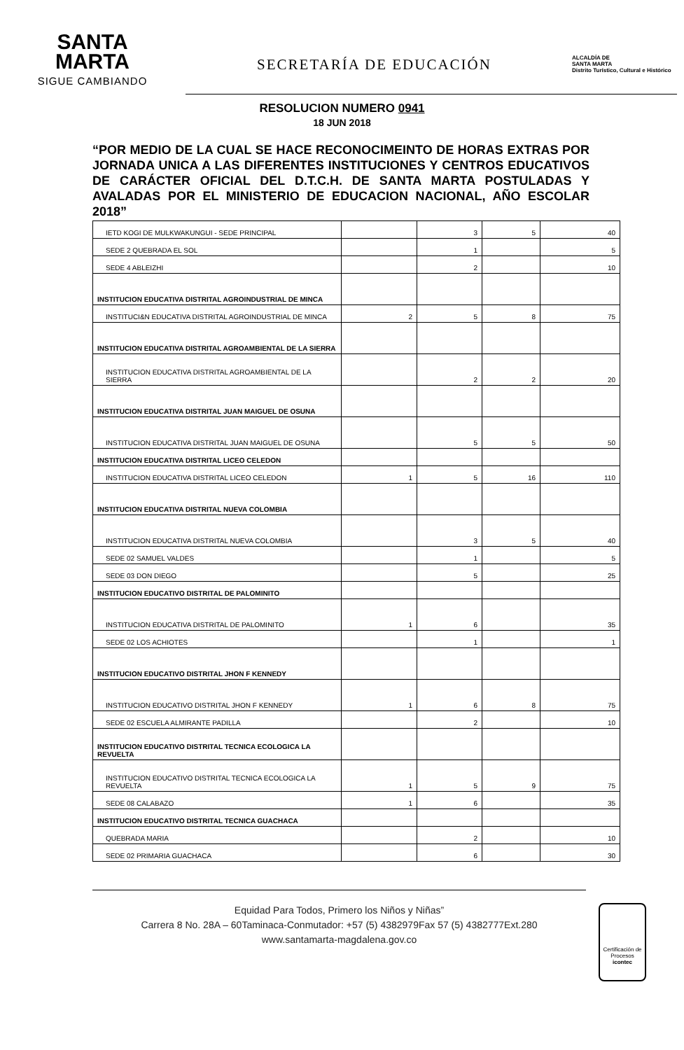SANTA
MARTA
SIGUE CAMBIANDO
SECRETARÍA DE EDUCACIÓN
ALCALDÍA DE
SANTA MARTA
Distrito Turístico, Cultural e Histórico
RESOLUCION NUMERO 0941
18 JUN 2018
“POR MEDIO DE LA CUAL SE HACE RECONOCIMEINTO DE HORAS EXTRAS POR JORNADA UNICA A LAS DIFERENTES INSTITUCIONES Y CENTROS EDUCATIVOS DE CARÁCTER OFICIAL DEL D.T.C.H. DE SANTA MARTA POSTULADAS Y AVALADAS POR EL MINISTERIO DE EDUCACION NACIONAL, AÑO ESCOLAR 2018”
| IETD KOGI DE MULKWAKUNGUI - SEDE PRINCIPAL | | 3 | 5 | 40 |
| SEDE 2 QUEBRADA EL SOL | | 1 | | 5 |
| SEDE 4 ABLEIZHI | | 2 | | 10 |
| INSTITUCION EDUCATIVA DISTRITAL AGROINDUSTRIAL DE MINCA | | | | |
| INSTITUCI&N EDUCATIVA DISTRITAL AGROINDUSTRIAL DE MINCA | 2 | 5 | 8 | 75 |
| INSTITUCION EDUCATIVA DISTRITAL AGROAMBIENTAL DE LA SIERRA | | | | |
| INSTITUCION EDUCATIVA DISTRITAL AGROAMBIENTAL DE LA SIERRA | | 2 | 2 | 20 |
| INSTITUCION EDUCATIVA DISTRITAL JUAN MAIGUEL DE OSUNA | | | | |
| INSTITUCION EDUCATIVA DISTRITAL JUAN MAIGUEL DE OSUNA | | 5 | 5 | 50 |
| INSTITUCION EDUCATIVA DISTRITAL LICEO CELEDON | | | | |
| INSTITUCION EDUCATIVA DISTRITAL LICEO CELEDON | 1 | 5 | 16 | 110 |
| INSTITUCION EDUCATIVA DISTRITAL NUEVA COLOMBIA | | | | |
| INSTITUCION EDUCATIVA DISTRITAL NUEVA COLOMBIA | | 3 | 5 | 40 |
| SEDE 02 SAMUEL VALDES | | 1 | | 5 |
| SEDE 03 DON DIEGO | | 5 | | 25 |
| INSTITUCION EDUCATIVO DISTRITAL DE PALOMINITO | | | | |
| INSTITUCION EDUCATIVA DISTRITAL DE PALOMINITO | 1 | 6 | | 35 |
| SEDE 02 LOS ACHIOTES | | 1 | | 1 |
| INSTITUCION EDUCATIVO DISTRITAL JHON F KENNEDY | | | | |
| INSTITUCION EDUCATIVO DISTRITAL JHON F KENNEDY | 1 | 6 | 8 | 75 |
| SEDE 02 ESCUELA ALMIRANTE PADILLA | | 2 | | 10 |
| INSTITUCION EDUCATIVO DISTRITAL TECNICA ECOLOGICA LA REVUELTA | | | | |
| INSTITUCION EDUCATIVO DISTRITAL TECNICA ECOLOGICA LA REVUELTA | 1 | 5 | 9 | 75 |
| SEDE 08 CALABAZO | 1 | 6 | | 35 |
| INSTITUCION EDUCATIVO DISTRITAL TECNICA GUACHACA | | | | |
| QUEBRADA MARIA | | 2 | | 10 |
| SEDE 02 PRIMARIA GUACHACA | | 6 | | 30 |
Equidad Para Todos, Primero los Niños y Niñas”
Carrera 8 No. 28A – 60Taminaca-Conmutador: +57 (5) 4382979Fax 57 (5) 4382777Ext.280
www.santamarta-magdalena.gov.co
Certificación de Procesos
icontec